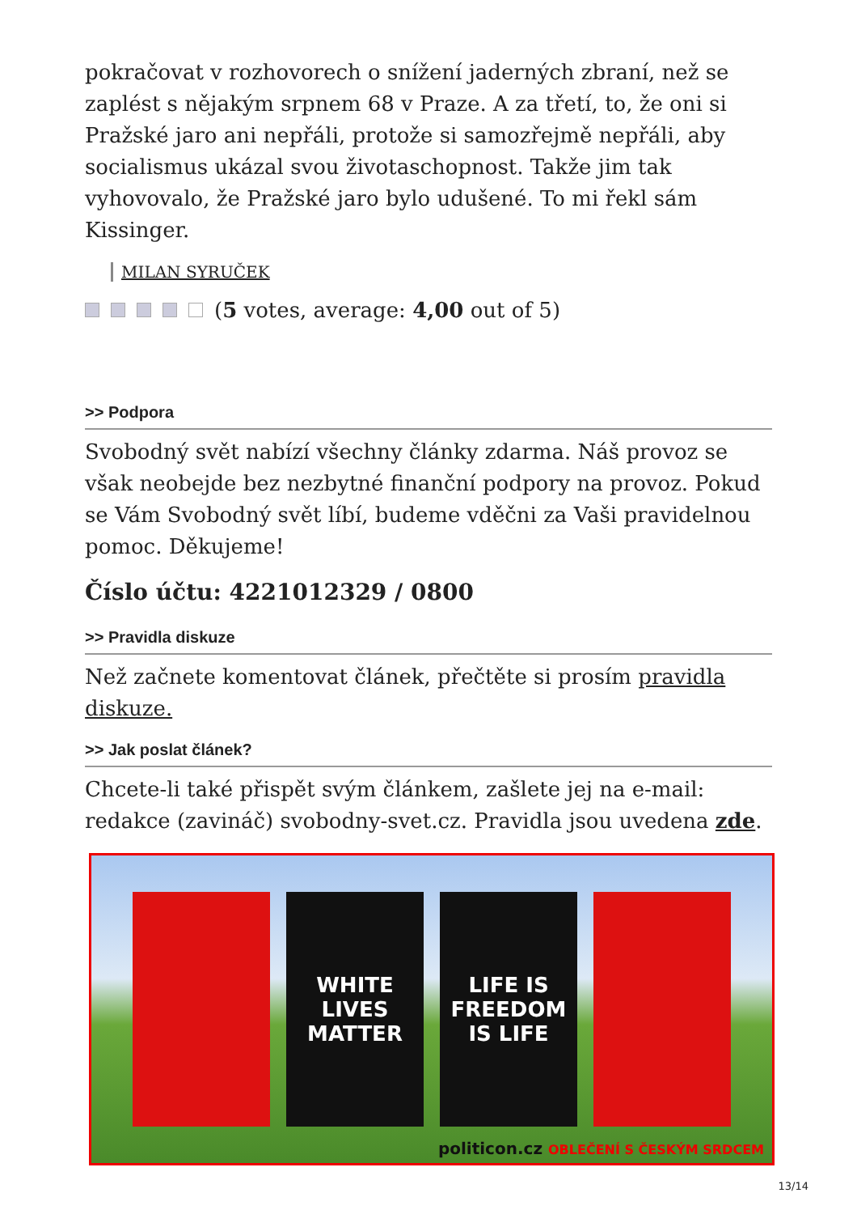pokračovat v rozhovorech o snížení jaderných zbraní, než se zaplést s nějakým srpnem 68 v Praze. A za třetí, to, že oni si Pražské jaro ani nepřáli, protože si samozřejmě nepřáli, aby socialismus ukázal svou životaschopnost. Takže jim tak vyhovovalo, že Pražské jaro bylo udušené. To mi řekl sám Kissinger.
MILAN SYRUČEK
(5 votes, average: 4,00 out of 5)
>> Podpora
Svobodný svět nabízí všechny články zdarma. Náš provoz se však neobejde bez nezbytné finanční podpory na provoz. Pokud se Vám Svobodný svět líbí, budeme vděčni za Vaši pravidelnou pomoc. Děkujeme!
Číslo účtu: 4221012329 / 0800
>> Pravidla diskuze
Než začnete komentovat článek, přečtěte si prosím pravidla diskuze.
>> Jak poslat článek?
Chcete-li také přispět svým článkem, zašlete jej na e-mail: redakce (zavináč) svobodny-svet.cz. Pravidla jsou uvedena zde.
WHITE
LIVES
MATTER
LIFE IS
FREEDOM
IS LIFE
politicon.cz OBLEČENÍ S ČESKÝM SRDCEM
13/14